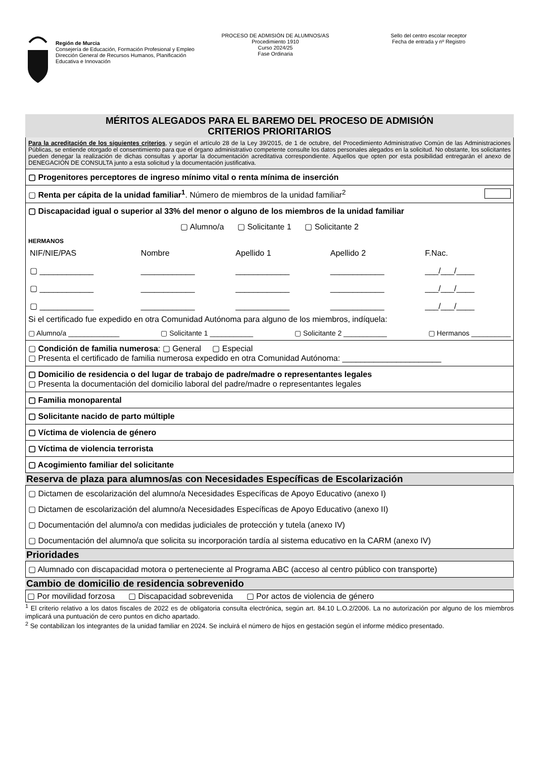Región de Murcia
Consejería de Educación, Formación Profesional y Empleo
Dirección General de Recursos Humanos, Planificación Educativa e Innovación
PROCESO DE ADMISIÓN DE ALUMNOS/AS
Procedimiento 1910
Curso 2024/25
Fase Ordinaria
Sello del centro escolar receptor
Fecha de entrada y nº Registro
MÉRITOS ALEGADOS PARA EL BAREMO DEL PROCESO DE ADMISIÓN
CRITERIOS PRIORITARIOS
Para la acreditación de los siguientes criterios, y según el artículo 28 de la Ley 39/2015, de 1 de octubre, del Procedimiento Administrativo Común de las Administraciones Públicas, se entiende otorgado el consentimiento para que el órgano administrativo competente consulte los datos personales alegados en la solicitud. No obstante, los solicitantes pueden denegar la realización de dichas consultas y aportar la documentación acreditativa correspondiente. Aquellos que opten por esta posibilidad entregarán el anexo de DENEGACIÓN DE CONSULTA junto a esta solicitud y la documentación justificativa.
▢ Progenitores perceptores de ingreso mínimo vital o renta mínima de inserción
▢ Renta per cápita de la unidad familiar<sup>1</sup>. Número de miembros de la unidad familiar<sup>2</sup>
▢ Discapacidad igual o superior al 33% del menor o alguno de los miembros de la unidad familiar
▢ Alumno/a ▢ Solicitante 1 ▢ Solicitante 2
HERMANOS
| NIF/NIE/PAS | Nombre | Apellido 1 | Apellido 2 | F.Nac. |
| ▢ ____________ | ____________ | ____________ | ____________ | ___/___/____ |
| ▢ ____________ | ____________ | ____________ | ____________ | ___/___/____ |
| ▢ ____________ | ____________ | ____________ | ____________ | ___/___/____ |
Si el certificado fue expedido en otra Comunidad Autónoma para alguno de los miembros, indíquela:
▢ Alumno/a _____________ ▢ Solicitante 1 ___________ ▢ Solicitante 2 ___________ ▢ Hermanos __________
▢ Condición de familia numerosa: ▢ General ▢ Especial
▢ Presenta el certificado de familia numerosa expedido en otra Comunidad Autónoma: ______________________
▢ Domicilio de residencia o del lugar de trabajo de padre/madre o representantes legales
▢ Presenta la documentación del domicilio laboral del padre/madre o representantes legales
▢ Familia monoparental
▢ Solicitante nacido de parto múltiple
▢ Víctima de violencia de género
▢ Víctima de violencia terrorista
▢ Acogimiento familiar del solicitante
Reserva de plaza para alumnos/as con Necesidades Específicas de Escolarización
▢ Dictamen de escolarización del alumno/a Necesidades Específicas de Apoyo Educativo (anexo I)
▢ Dictamen de escolarización del alumno/a Necesidades Específicas de Apoyo Educativo (anexo II)
▢ Documentación del alumno/a con medidas judiciales de protección y tutela (anexo IV)
▢ Documentación del alumno/a que solicita su incorporación tardía al sistema educativo en la CARM (anexo IV)
Prioridades
▢ Alumnado con discapacidad motora o perteneciente al Programa ABC (acceso al centro público con transporte)
Cambio de domicilio de residencia sobrevenido
▢ Por movilidad forzosa ▢ Discapacidad sobrevenida ▢ Por actos de violencia de género
<sup>1</sup> El criterio relativo a los datos fiscales de 2022 es de obligatoria consulta electrónica, según art. 84.10 L.O.2/2006. La no autorización por alguno de los miembros implicará una puntuación de cero puntos en dicho apartado.
<sup>2</sup> Se contabilizan los integrantes de la unidad familiar en 2024. Se incluirá el número de hijos en gestación según el informe médico presentado.